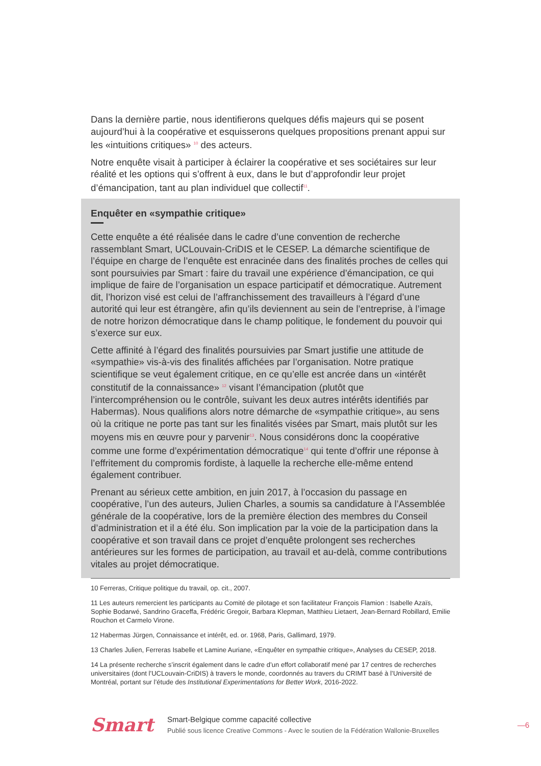Dans la dernière partie, nous identifierons quelques défis majeurs qui se posent aujourd’hui à la coopérative et esquisserons quelques propositions prenant appui sur les «intuitions critiques» <sup>10</sup> des acteurs.
Notre enquête visait à participer à éclairer la coopérative et ses sociétaires sur leur réalité et les options qui s’offrent à eux, dans le but d’approfondir leur projet d’émancipation, tant au plan individuel que collectif<sup>11</sup>.
Enquêter en «sympathie critique»
Cette enquête a été réalisée dans le cadre d’une convention de recherche rassemblant Smart, UCLouvain-CriDIS et le CESEP. La démarche scientifique de l’équipe en charge de l’enquête est enracinée dans des finalités proches de celles qui sont poursuivies par Smart : faire du travail une expérience d’émancipation, ce qui implique de faire de l’organisation un espace participatif et démocratique. Autrement dit, l’horizon visé est celui de l’affranchissement des travailleurs à l’égard d’une autorité qui leur est étrangère, afin qu’ils deviennent au sein de l’entreprise, à l’image de notre horizon démocratique dans le champ politique, le fondement du pouvoir qui s’exerce sur eux.
Cette affinité à l’égard des finalités poursuivies par Smart justifie une attitude de «sympathie» vis-à-vis des finalités affichées par l’organisation. Notre pratique scientifique se veut également critique, en ce qu’elle est ancrée dans un «intérêt constitutif de la connaissance» <sup>12</sup> visant l’émancipation (plutôt que l’intercompréhension ou le contrôle, suivant les deux autres intérêts identifiés par Habermas). Nous qualifions alors notre démarche de «sympathie critique», au sens où la critique ne porte pas tant sur les finalités visées par Smart, mais plutôt sur les moyens mis en œuvre pour y parvenir<sup>13</sup>. Nous considérons donc la coopérative comme une forme d’expérimentation démocratique<sup>14</sup> qui tente d’offrir une réponse à l’effritement du compromis fordiste, à laquelle la recherche elle-même entend également contribuer.
Prenant au sérieux cette ambition, en juin 2017, à l’occasion du passage en coopérative, l’un des auteurs, Julien Charles, a soumis sa candidature à l’Assemblée générale de la coopérative, lors de la première élection des membres du Conseil d’administration et il a été élu. Son implication par la voie de la participation dans la coopérative et son travail dans ce projet d’enquête prolongent ses recherches antérieures sur les formes de participation, au travail et au-delà, comme contributions vitales au projet démocratique.
10 Ferreras, Critique politique du travail, op. cit., 2007.
11 Les auteurs remercient les participants au Comité de pilotage et son facilitateur François Flamion : Isabelle Azaïs, Sophie Bodarwé, Sandrino Graceffa, Frédéric Gregoir, Barbara Klepman, Matthieu Lietaert, Jean-Bernard Robillard, Emilie Rouchon et Carmelo Virone.
12 Habermas Jürgen, Connaissance et intérêt, ed. or. 1968, Paris, Gallimard, 1979.
13 Charles Julien, Ferreras Isabelle et Lamine Auriane, «Enquêter en sympathie critique», Analyses du CESEP, 2018.
14 La présente recherche s’inscrit également dans le cadre d’un effort collaboratif mené par 17 centres de recherches universitaires (dont l’UCLouvain-CriDIS) à travers le monde, coordonnés au travers du CRIMT basé à l’Université de Montréal, portant sur l’étude des Institutional Experimentations for Better Work, 2016-2022.
Smart
Smart-Belgique comme capacité collective
Publié sous licence Creative Commons - Avec le soutien de la Fédération Wallonie-Bruxelles
—6